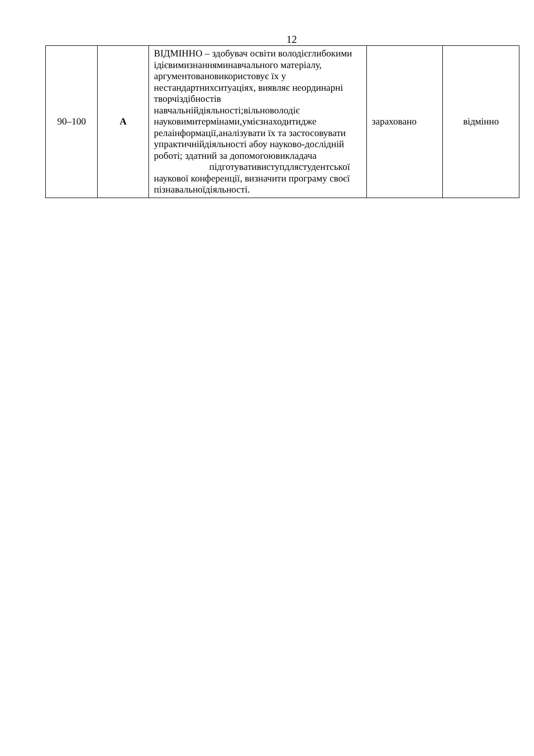12
| 90–100 | A | ВІДМІННО – здобувач освіти володієглибокими ідієвимизнанняминавчального матеріалу, аргументовановикористовує їх у нестандартнихситуаціях, виявляє неординарні творчіздібностів навчальнійдіяльності;вільноволодіє науковимитермінами,умієзнаходитидже релаінформації,аналізувати їх та застосовувати упрактичнійдіяльності абоу науково-дослідній роботі; здатний за допомогоювикладача підготувативиступдлястуде нтської наукової конференції, визначити програму своєї пізнавальноїдіяльності. | зараховано | відмінно |